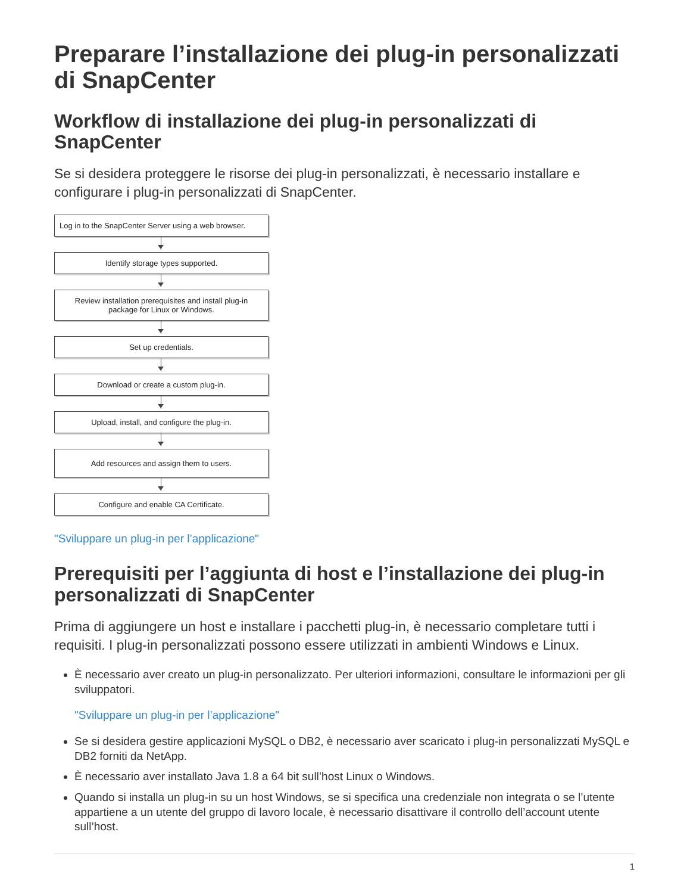Preparare l’installazione dei plug-in personalizzati di SnapCenter
Workflow di installazione dei plug-in personalizzati di SnapCenter
Se si desidera proteggere le risorse dei plug-in personalizzati, è necessario installare e configurare i plug-in personalizzati di SnapCenter.
Log in to the SnapCenter Server using a web browser.
Identify storage types supported.
Review installation prerequisites and install plug-in package for Linux or Windows.
Set up credentials.
Download or create a custom plug-in.
Upload, install, and configure the plug-in.
Add resources and assign them to users.
Configure and enable CA Certificate.
"Sviluppare un plug-in per l’applicazione"
Prerequisiti per l’aggiunta di host e l’installazione dei plug-in personalizzati di SnapCenter
Prima di aggiungere un host e installare i pacchetti plug-in, è necessario completare tutti i requisiti. I plug-in personalizzati possono essere utilizzati in ambienti Windows e Linux.
È necessario aver creato un plug-in personalizzato. Per ulteriori informazioni, consultare le informazioni per gli sviluppatori.
"Sviluppare un plug-in per l’applicazione"
Se si desidera gestire applicazioni MySQL o DB2, è necessario aver scaricato i plug-in personalizzati MySQL e DB2 forniti da NetApp.
È necessario aver installato Java 1.8 a 64 bit sull’host Linux o Windows.
Quando si installa un plug-in su un host Windows, se si specifica una credenziale non integrata o se l’utente appartiene a un utente del gruppo di lavoro locale, è necessario disattivare il controllo dell’account utente sull’host.
1